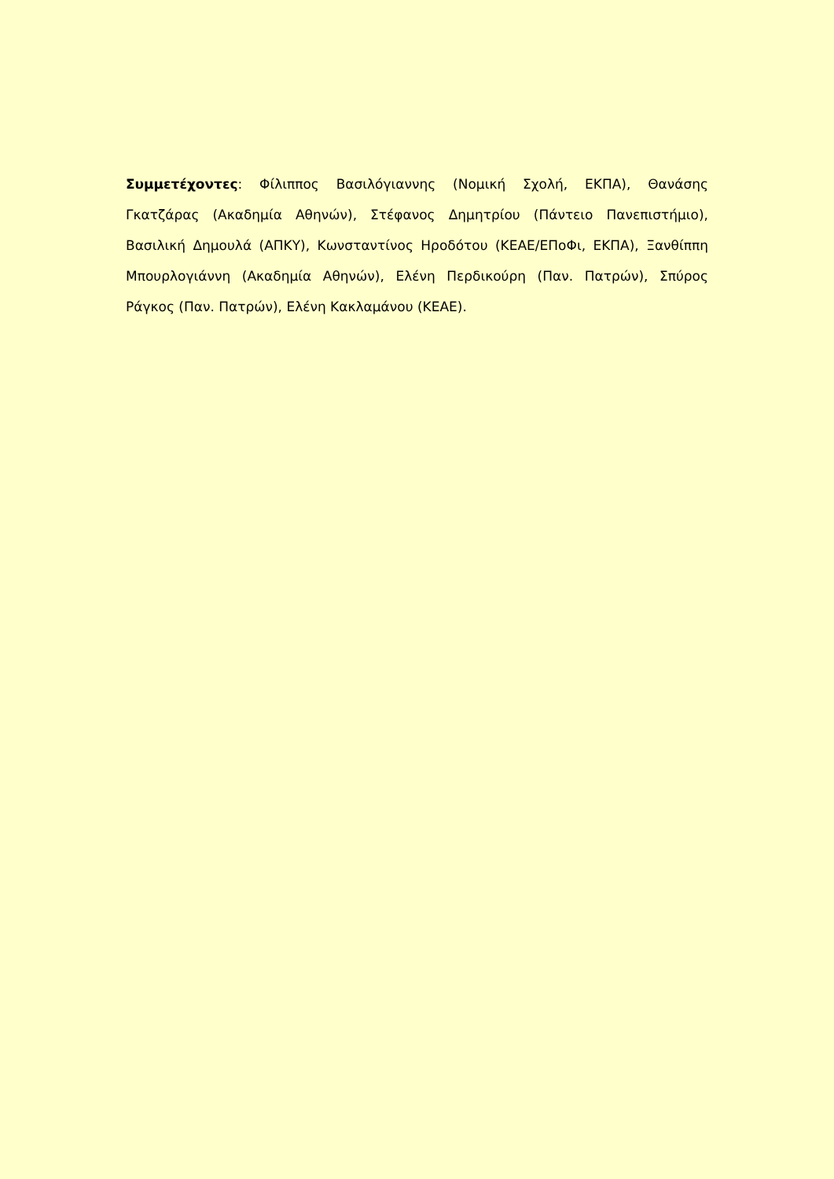Συμμετέχοντες: Φίλιππος Βασιλόγιαννης (Νομική Σχολή, ΕΚΠΑ), Θανάσης Γκατζάρας (Ακαδημία Αθηνών), Στέφανος Δημητρίου (Πάντειο Πανεπιστήμιο), Βασιλική Δημουλά (ΑΠΚΥ), Κωνσταντίνος Ηροδότου (ΚΕΑΕ/ΕΠοΦι, ΕΚΠΑ), Ξανθίππη Μπουρλογιάννη (Ακαδημία Αθηνών), Ελένη Περδικούρη (Παν. Πατρών), Σπύρος Ράγκος (Παν. Πατρών), Ελένη Κακλαμάνου (ΚΕΑΕ).